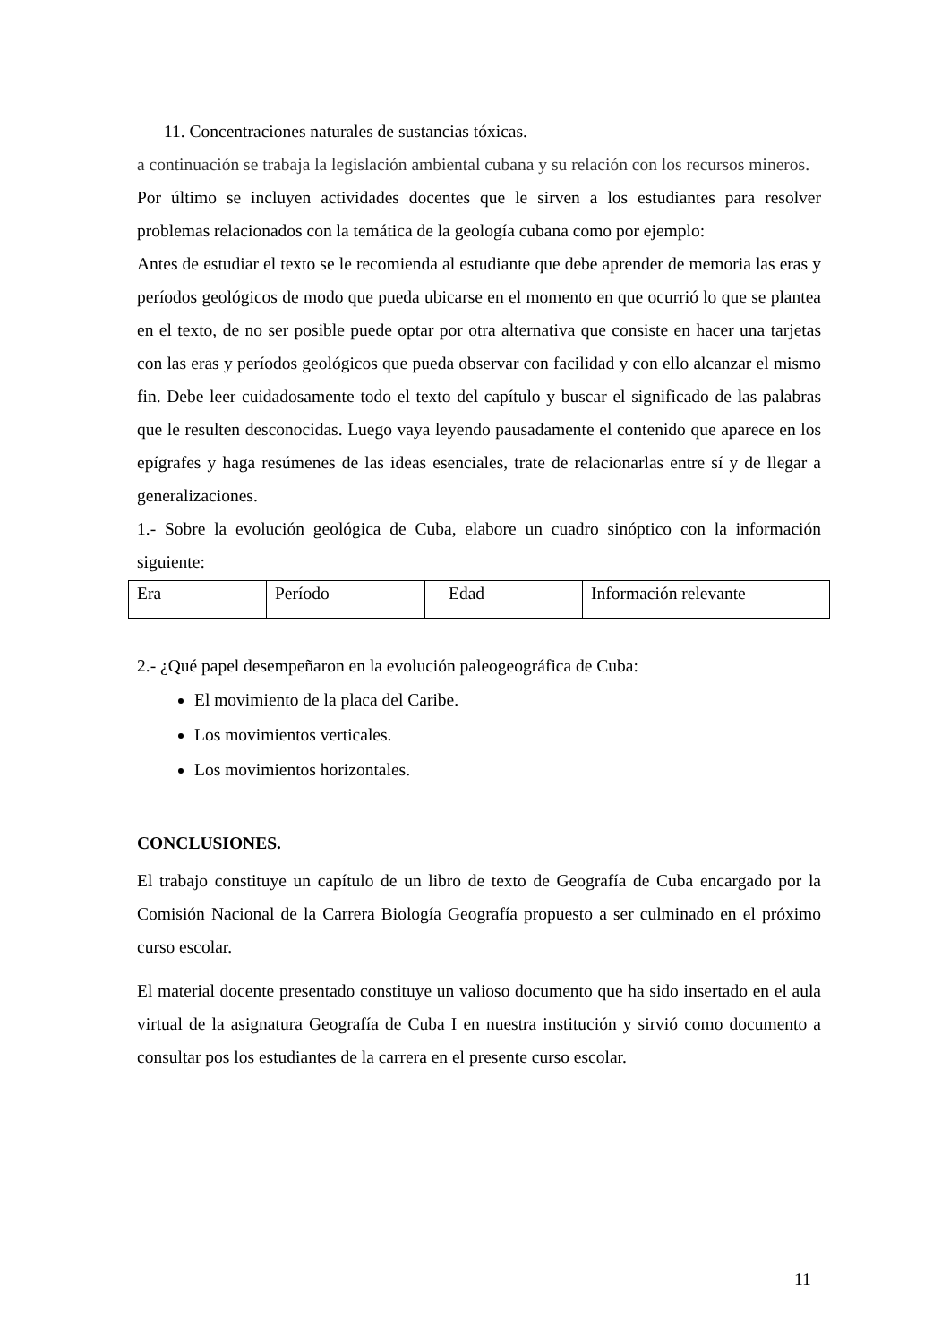11. Concentraciones naturales de sustancias tóxicas.
a continuación se trabaja la legislación ambiental cubana y su relación con los recursos mineros.
Por último se incluyen actividades docentes que le sirven a los estudiantes para resolver problemas relacionados con la temática de la geología cubana como por ejemplo:
Antes de estudiar el texto se le recomienda al estudiante que debe aprender de memoria las eras y períodos geológicos de modo que pueda ubicarse en el momento en que ocurrió lo que se plantea en el texto, de no ser posible puede optar por otra alternativa que consiste en hacer una tarjetas con las eras y períodos geológicos que pueda observar con facilidad y con ello alcanzar el mismo fin. Debe leer cuidadosamente todo el texto del capítulo y buscar el significado de las palabras que le resulten desconocidas. Luego vaya leyendo pausadamente el contenido que aparece en los epígrafes y haga resúmenes de las ideas esenciales, trate de relacionarlas entre sí y de llegar a generalizaciones.
1.- Sobre la evolución geológica de Cuba, elabore un cuadro sinóptico con la información siguiente:
| Era | Período | Edad | Información relevante |
2.- ¿Qué papel desempeñaron en la evolución paleogeográfica de Cuba:
El movimiento de la placa del Caribe.
Los movimientos verticales.
Los movimientos horizontales.
CONCLUSIONES.
El trabajo constituye un capítulo de un libro de texto de Geografía de Cuba encargado por la Comisión Nacional de la Carrera Biología Geografía propuesto a ser culminado en el próximo curso escolar.
El material docente presentado constituye un valioso documento que ha sido insertado en el aula virtual de la asignatura Geografía de Cuba I en nuestra institución y sirvió como documento a consultar pos los estudiantes de la carrera en el presente curso escolar.
11